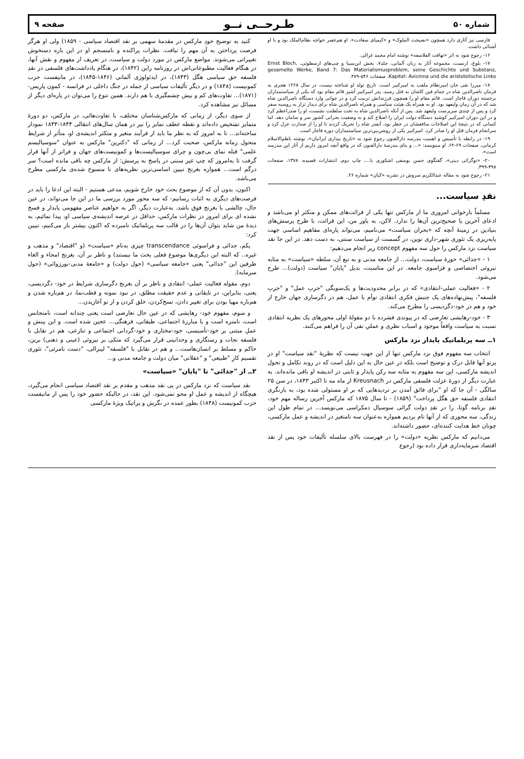شماره ۵۰ طـرحــی نــو صفحه ۹
فارسی نیز آثاری دارد همچون «نصیحت الملوک» و «کیمیای سعادت». او هم‌عصر خواجه نظام‌الملک بود و با او آشنائی داشت.
۱۶- رجوع شود به اثر «تهافت الفلاسفه» نوشته امام محمد غزالی.
۱۷- بلوخ، ارنست، مجموعه آثار به زبان آلمانی، جلد۷، بخش ابن‌سینا و چپ‌های ارسطوئی، Ernst Bloch, gesamelte Werke, Band 7: Das Materialismusproblem, seine Geschichte und Substanz, Kapitel: Avicinna und die aristotelische Linke، صفحات ۵۴۶-۴۷۹.
۱۸- میرزا تقی خان امیرنظام ملقب به امیرکبیر است. تاریخ تولد او شناخته نیست، در سال ۱۲۶۸ هجری به فرمان ناصرالدین شاه در حمام فین کاشان به قتل رسید. پدر امیرکبیر آشپز قائم مقام بود که یکی از سیاستمداران برجسته دوران قاجار است. قائم مقام او را همچون فرزندانش تربیت کرد و در جوانی وارد دستگاه ناصرالدین شاه شد که در آن زمان ولیعهد بود. او به همراه یک هیئت سیاسی و همراه ناصرالدین شاه برای دیدار تزار به روسیه سفر کرد و پس از چندی سرپرست ولیعهد شد. پس از آنکه ناصرالدین شاه به تخت سلطنت نشست، او را صدراعظم کرد و در این دوران امیرکبیر کوشید دستگاه دولت ایران را اصلاح کند و به وضعیت بحرانی کشور سر و سامان دهد. اما کسانی که در نتیجهٔ این اصلاحات منافعشان در خطر بود، آنقدر شاه را تحریک کردند تا او را از صدارت عزل کرد و سرانجام فرمان قتل او را صادر کرد. امیرکبیر یکی از روشن‌بین‌ترین سیاستمداران دوره قاجار است.
۱۹- در رابطه با تأسیس و اهمیت مدرسه دارالفنون رجوع شود به «تاریخ بیداری ایرانیان»، نوشته ناظم‌الاسلام کرمانی، صفحات ۶۹-۶۲. او مینویسد: «... و بنای مدرسهٔ دارالفنون که در واقع آنچه امروز داریم از آثار این مدرسه است».
۲۰- «نوگرائی دینی»، گفتگوی حسن یوسفی اشکوری با...، چاپ دوم، انتشارات قصیده، ۱۳۷۸، صفحات ۳۹۸-۳۹۹.
۲۱- رجوع شود به مقاله عبدالکریم سروش در نشریه «کیان» شماره ۲۶.
نقدِ سیاست...
مسلماً بازخوانی امروزی ما از مارکس تنها یکی از قرائت‌های ممکن و متکثر او می‌باشد و ادعای آخرین یا صحیح‌ترین آن‌ها را ندارد. لاکن، به باور من، این قرائت، با طرح پرسش‌های بنیادین در زمینهٔ آنچه که «بحران سیاست» می‌نامیم، می‌تواند پاره‌ای مفاهیم اساسی جهت پایه‌ریزی یک تئوری شهر-داری نوین، در گسست از سیاست سنتی، به دست دهد. در این جا نقد سیاست نزد مارکس را حول سه مفهوم concept زیر انجام می‌دهیم:
۱ - «جدائی» حوزهٔ سیاست، دولت... از جامعه مدنی و به تبع آن، سلطه «سیاست» به مثابه نیروئی اختصاصی و فراسوی جامعه. در این مناسبت، بدیل "پایان" سیاست (دولت)... طرح می‌شود.
۲ - «فعالیت عملی-انتقادی» که در برابر محدودیت‌ها و یک‌سویگی "حزبِ عمل" و "حزبِ فلسفه"، پیش‌نهاده‌های یک جنبش فکری انتقادی توأم با عمل، هم در دگرسازی جهان خارج از خود و هم در خود-دگردیسی را مطرح می‌کند.
۳ - خود-رهایشی تعارضی که در پیوندی فشرده با دو مقولهٔ اولی محورهای یک نظریه انتقادی نسبت به سیاست واقعاً موجود و اسباب نظری و عملیِ نفی آن را فراهم می‌کنند.
۱ــ سه پربلماتیک پایدار نزد مارکس
انتخاب سه مفهوم فوق نزد مارکس تنها از این جهت نیست که نظریهٔ "نقد سیاست" او در پرتو آنها قابل درک و توضیح است بلکه در عین حال به این دلیل است که در روند تکامل و تحول اندیشه مارکسی، این سه مفهوم به مثابه سه رکن پایدار و ثابتی در اندیشه او باقی مانده‌اند. به عبارت دیگر از دورهٔ عزلت فلسفی مارکس در Kreusnach از ماه مه تا اکتبر ۱۸۴۳، در سن ۲۵ سالگی - آن جا که او "برای فائق آمدن بر تردیدهایی که بر او مستولی شده بود، به بازنگری انتقادی فلسفه حق هگل پرداخت" (۱۸۵۹) - تا سال ۱۸۷۵ که مارکس آخرین رساله مهم خود، نقدِ برنامه گوتا، را در نقدِ دولت گرائی سوسیال دمکراسی می‌نویسد... در تمام طول این زندگی، سه محوری که از آنها نام بردیم همواره به‌عنوان سه نامتغیر در اندیشه و عمل مارکسی، چونان خط هدایت کننده‌ای، حضور داشته‌اند.
می‌دانیم که مارکس نظریه «دولت» را در فهرست بالای سلسله تألیفات خود پس از نقد اقتصاد سرمایه‌داری قرار داده بود (رجوع
کنید به توضیح خودِ مارکس در مقدمهٔ سهمی بر نقد اقتصاد سیاسی - ۱۸۵۹) ولی او هرگز فرصت پرداختن به آن مهم را نیافت. نظرات پراکنده و نامنسجم او در این باره دستخوش تغییراتی می‌شوند. مواضع مارکس در مورد دولت و سیاست، در تعریف از مفهوم و نقش آنها، در هنگام فعالیت مطبوعاتی‌اش در روزنامه راین (۱۸۴۲)، در هنگام یادداشت‌های فلسفی در نقدِ فلسفه حق سیاسی هگل (۱۸۴۳)، در ایدئولوژی آلمانی (۱۸۴۶-۱۸۴۵)، در مانیفست حزب کمونیست (۱۸۴۸) و در دیگر تألیفات سیاسی از جمله در جنگ داخلی در فرانسه - کمون پاریس- (۱۸۷۱)... تفاوت‌های کم و بیش چشمگیری با هم دارند. همین تنوع را می‌توان در پاره‌ای دیگر از مسائل نیز مشاهده کرد.
از سوی دیگر، از زمانی که مارکس‌شناسان مختلف، با تفاوت‌هائی، در مارکس، دو دورهٔ متمایز تشخیص داده‌اند و نقطه عطف تمایز را نیز در همان سال‌های انتقالی ۱۸۴۴-۱۸۴۳ نمودار ساخته‌اند... تا به امروز که به نظر ما باید از فرآیند متغیر و متکثر اندیشه‌ی او، متأثر از شرایط متحول زمانه مارکس، صحبت کرد... از زمانی که "دکترین" مارکس به عنوان "سوسیالیسم علمی" قبله نمای بی‌چون و چرای سوسیالیست‌ها و کمونیست‌های جهان و فراتر از آنها قرار گرفت تا به‌امروز که چپ غیر سنتی در پاسخ به پرسش: از مارکس چه باقی مانده است؟ سر درگم است... همواره بغرنج تبیین اساسی‌ترین نظریه‌های نا منسوخ شده‌ی مارکسی مطرح می‌باشد.
اکنون، بدون آن که از موضوع بحث خود خارج شویم، مدعی هستیم - البته این ادعا را باید در فرصت‌های دیگری به اثبات رسانیم- که سه محور مورد بررسی ما در این جا می‌تواند، در عین حال، چالشی با بغرنج فوق باشد. به‌عبارت دیگر، اگر به خواهیم عناصر مفهومی پایدار و فسخ نشده ای برای امروز در نظرات مارکس، حداقل در عرصه اندیشه‌ی سیاسی او، پیدا نمائیم، به دیدهٔ من شاید بتوان آن‌ها را در قالب سه پربلماتیک نامبرده که اکنون بیشتر باز می‌کنیم، تبیین کرد:
یکم، جدائی و فراسوئی transcendance چیزی به‌نام «سیاست» (و "اقتصاد" و مذهب و غیره.. که البته این دیگری‌ها موضوع فعلی بحث ما نیستند) و ناظر بر آن، بغرنج امحاء و الغاء طرفین این "جدائی" یعنی «جامعه سیاسی» (حول دولت) و «جامعهٔ مدنی-بورژوائی» (حول سرمایه).
دوم، مقوله فعالیت عملی- انتقادی و ناظر بر آن بغرنج دگرسازی شرایط در خود- دگردیسی، یعنی، بنابراین، در نایقانی و عدم حقیقت مطلق، در نبود نمونه و قطب‌نما، در هم‌باره شدن و هم‌باره مهیا بودن برای تغییر دادن، نسخ‌کردن، خلق کردن و از نو آغازیدن...
و سوم، مفهوم خود- رهایشی که در عین حال تعارضی است یعنی چندانه است، نامتجانس است، نامنزه است و با مبارزهٔ اجتماعی، طبقاتی، فرهنگی... عجین شده است. و این بینش و عملِ مبتنی بر خود-تأسیسی، خود-مختاری و خود-گردانی اجتماعی و تنازعی، هم در تقابل با فلسفه نجات و رستگاری و وحدانیتی قرار می‌گیرد که متکی بر نیروئی (عینی و ذهنی) برین، حاکم و مسلط بر انسان‌هاست... و هم در تقابل با "فلسفه" لیبرالی، "دست نامرئی"، تئوری تقسیم کارِ "طبیعی" و "عقلانی" میان دولت و جامعه مدنی و...
۲ــ از "جدائی" تا "پایان" «سیاست»
نقد سیاست که نزد مارکس در پی نقد مذهب و مقدم بر نقد اقتصاد سیاسی انجام می‌گیرد، هیچگاه از اندیشه و عمل او محو نمی‌شود. این نقد، در حالیکه حضور خود را پس از مانیفست حزب کمونیست (۱۸۴۸) بطور عمده در نگرش و پراتیک ویژهٔ مارکسی